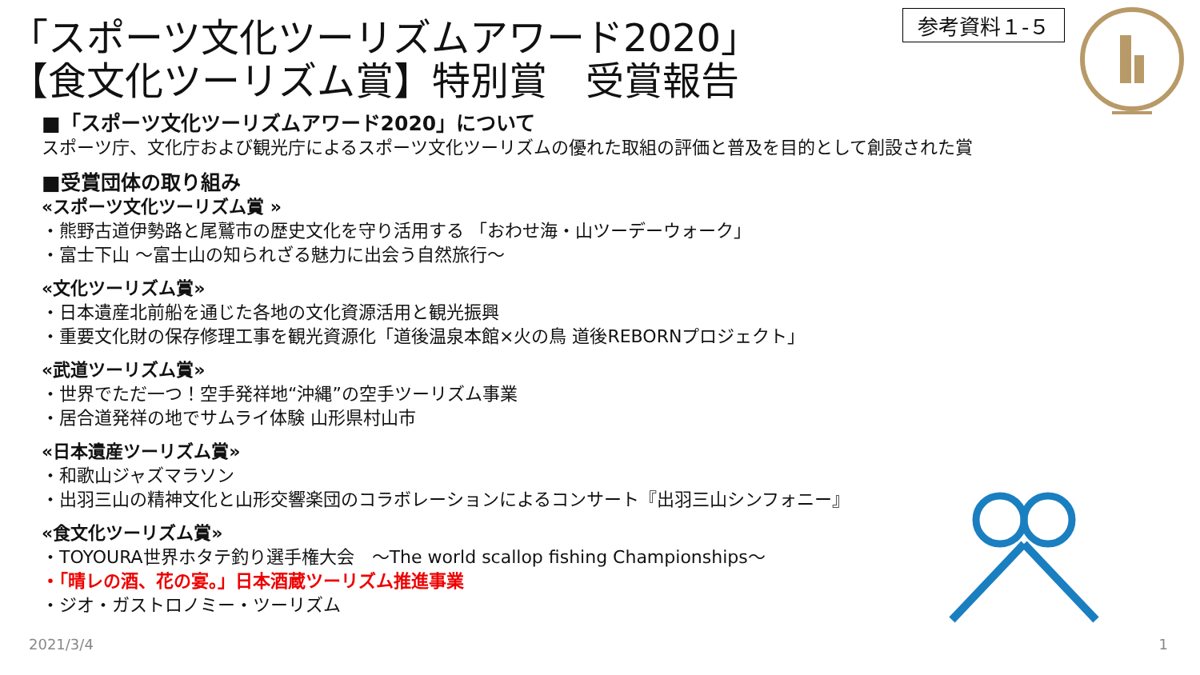「スポーツ文化ツーリズムアワード2020」
【食文化ツーリズム賞】特別賞　受賞報告
参考資料１-５
■「スポーツ文化ツーリズムアワード2020」について
スポーツ庁、文化庁および観光庁によるスポーツ文化ツーリズムの優れた取組の評価と普及を目的として創設された賞
■受賞団体の取り組み
«スポーツ文化ツーリズム賞 »
・熊野古道伊勢路と尾鷲市の歴史文化を守り活用する 「おわせ海・山ツーデーウォーク」
・富士下山 ～富士山の知られざる魅力に出会う自然旅行～
«文化ツーリズム賞»
・日本遺産北前船を通じた各地の文化資源活用と観光振興
・重要文化財の保存修理工事を観光資源化「道後温泉本館×火の鳥 道後REBORNプロジェクト」
«武道ツーリズム賞»
・世界でただ一つ！空手発祥地“沖縄”の空手ツーリズム事業
・居合道発祥の地でサムライ体験 山形県村山市
«日本遺産ツーリズム賞»
・和歌山ジャズマラソン
・出羽三山の精神文化と山形交響楽団のコラボレーションによるコンサート『出羽三山シンフォニー』
«食文化ツーリズム賞»
・TOYOURA世界ホタテ釣り選手権大会　～The world scallop fishing Championships～
・「晴レの酒、花の宴。」日本酒蔵ツーリズム推進事業
・ジオ・ガストロノミー・ツーリズム
2021/3/4 1